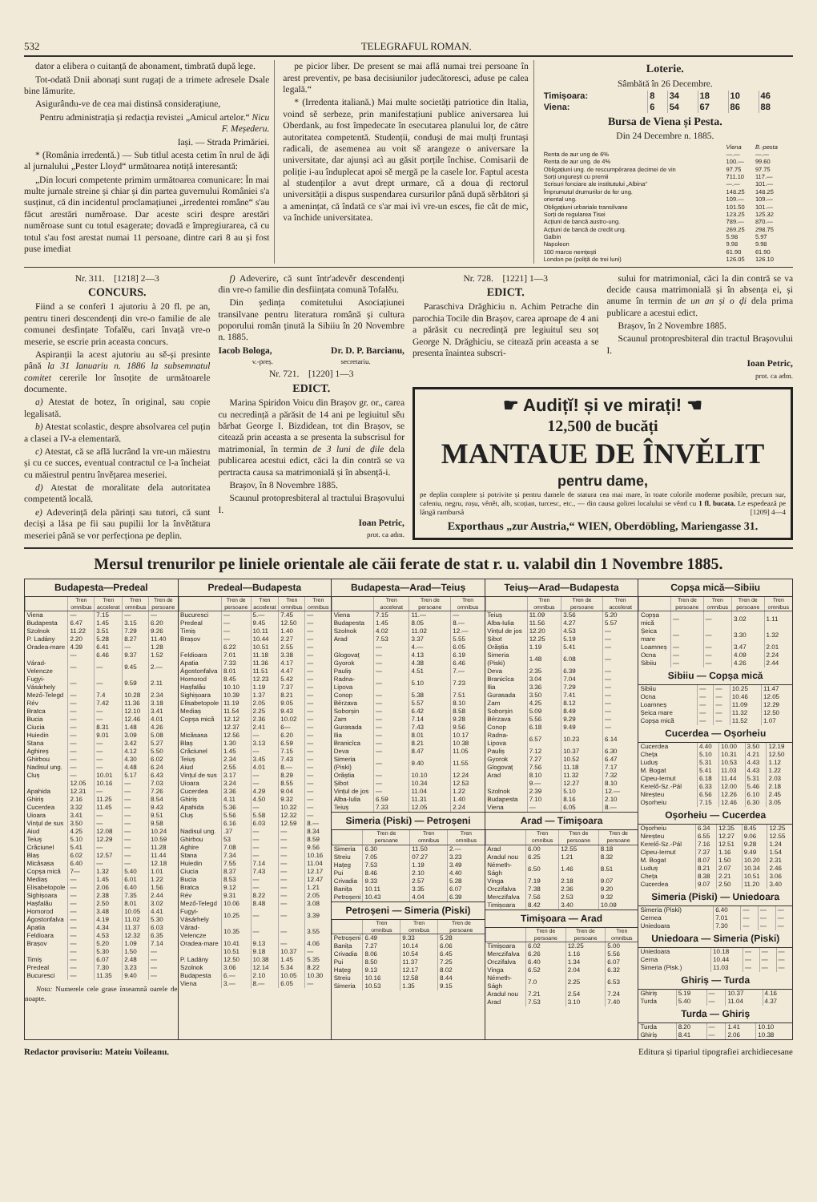532 TELEGRAFUL ROMAN.
dator a elibera o cuitanță de abonament, timbrată după lege.
Tot-odată Dnii abonați sunt rugați de a trimete adresele Dsale bine lămurite.
Asigurându-ve de cea mai distinsă considerațiune,
Pentru administrația și redacția revistei „Amicul artelor.“ Nicu F. Meșederu.
Iași. — Strada Primăriei.
* (România irredentă.) — Sub titlul acesta cetim în nrul de ăḑi al jurnalului „Pester Lloyd“ următoarea notiță interesantă:
„Din locuri competente primim următoarea comunicare: În mai multe jurnale streine și chiar și din partea guvernului României s'a susținut, că din incidentul proclamațiunei „irredentei române“ s'au făcut arestări numěroase. Dar aceste sciri despre arestări numěroase sunt cu totul esagerate; dovadă e împregiurarea, că cu totul s'au fost arestat numai 11 persoane, dintre cari 8 au și fost puse imediat
pe picior liber. De present se mai află numai trei persoane în arest preventiv, pe basa decisiunilor judecătoresci, aduse pe calea legală.“
* (Irredenta italiană.) Mai multe societăți patriotice din Italia, voind sě serbeze, prin manifestațiuni publice aniversarea lui Oberdank, au fost împedecate în esecutarea planului lor, de către autoritatea competentă. Studenții, conduși de mai mulți fruntași radicali, de asemenea au voit sě arangeze o aniversare la universitate, dar ajunși acì au găsit porțile închise. Comisarii de poliție i-au înduplecat apoi sě mergă pe la casele lor. Faptul acesta al studenților a avut drept urmare, că a doua ḑi rectorul universității a dispus suspendarea cursurilor până după sěrbători și a amenințat, că îndată ce s'ar mai ivì vre-un esces, fie cât de mic, va închide universitatea.
Loterie.
Sâmbătă în 26 Decembre.
| Timișoara: | 8 | 34 | 18 | 10 | 46 |
| Viena: | 6 | 54 | 67 | 86 | 88 |
Bursa de Viena și Pesta.
Din 24 Decembre n. 1885.
| | Viena | B.-pesta |
| Renta de aur ung de 6% | —.— | —.— |
| Renta de aur ung. de 4% | 100.— | 99.60 |
| Obligațiuni ung. de rescumpěrarea ḑecimei de vin | 97.75 | 97.75 |
| Sorți ungurești cu premii | 711.10 | 117.— |
| Scrisuri fonciare ale institutului „Albina“ | —.— | 101.— |
| Împrumutul drumurilor de fer ung. | 148.25 | 148.25 |
| oriental ung. | 109.— | 109.— |
| Obligațiuni urbariale transilvane | 101.50 | 101.— |
| Sorți de regularea Tisei | 123.25 | 125.32 |
| Acțiuni de bancă austro-ung. | 789.— | 870.— |
| Acțiuni de bancă de credit ung. | 269.25 | 298.75 |
| Galbin | 5.98 | 5.97 |
| Napoleon | 9.98 | 9.98 |
| 100 marce nemțești | 61.90 | 61.90 |
| London pe (poliță de trei luni) | 126.05 | 126.10 |
Nr. 311. [1218] 2—3
CONCURS.
Fiind a se conferì 1 ajutoriu à 20 fl. pe an, pentru tineri descendenți din vre-o familie de ale comunei desfințate Tofalěu, cari învață vre-o meserie, se escrie prin aceasta concurs.
Aspiranții la acest ajutoriu au sě-și presinte până la 31 Ianuariu n. 1886 la subsemnatul comitet cererile lor însoțite de următoarele documente.
a) Atestat de botez, în original, sau copie legalisată.
b) Atestat scolastic, despre absolvarea cel puțin a clasei a IV-a elementară.
c) Atestat, că se află lucrând la vre-un măiestru și cu ce succes, eventual contractul ce l-a încheiat cu măiestrul pentru învěțarea meseriei.
d) Atestat de moralitate dela autoritatea competentă locală.
e) Adeverință dela părinți sau tutori, că sunt deciși a lăsa pe fii sau pupilii lor la învětătura meseriei până se vor perfecționa pe deplin.
f) Adeverire, că sunt într'adevěr descendenți din vre-o familie din desființata comună Tofalěu.
Din ședința comitetului Asociațiunei transilvane pentru literatura română și cultura poporului român ținută la Sibiiu în 20 Novembre n. 1885.
Iacob Bologa, Dr. D. P. Barcianu,
v.-preș. secretariu.
Nr. 721. [1220] 1—3
EDICT.
Marina Spiridon Voicu din Brașov gr. or., carea cu necredință a părăsit de 14 ani pe legiuitul sěu bărbat George I. Bizdidean, tot din Brașov, se citează prin aceasta a se presenta la subscrisul for matrimonial, în termin de 3 luni de ḑile dela publicarea acestui edict, căci la din contră se va pertracta causa sa matrimonială și în absență-i.
Brașov, în 8 Novembre 1885.
Scaunul protopresbiteral al tractului Brașovului I.
Ioan Petric,
prot. ca adm.
Nr. 728. [1221] 1—3
EDICT.
Paraschiva Drăghiciu n. Achim Petrache din parochia Tocile din Brașov, carea aproape de 4 ani a părăsit cu necredință pre legiuitul seu soț George N. Drăghiciu, se citează prin aceasta a se presenta înaintea subscri-
sului for matrimonial, căci la din contră se va decide causa matrimonială și în absența ei, și anume în termin de un an și o ḑi dela prima publicare a acestui edict.
Brașov, în 2 Novembre 1885.
Scaunul protopresbiteral din tractul Brașovului I.
Ioan Petric,
prot. ca adm.
☛ Audițĭ! și ve mirați! ☚
12,500 de bucăți
MANTAUE DE ÎNVĚLIT
pentru dame,
pe deplin complete și potrivite și pentru damele de statura cea mai mare, în toate colorile moderne posibile, precum sur, cafeniu, negru, roșu, vênět, alb, scoțian, turcesc, etc., — din causa golirei localului se vênd cu 1 fl. bucata. Le espedează pe lângă ramburså [1209] 4—4
Exporthaus „zur Austria,“ WIEN, Oberdöbling, Mariengasse 31.
Mersul trenurilor pe liniele orientale ale căii ferate de stat r. u. valabil din 1 Novembre 1885.
Budapesta—Predeal
| | Tren omnibus | Tren accelerat | Tren omnibus | Tren de persoane |
| --- | --- | --- | --- | --- |
| Viena | — | 7.15 | — | — |
| Budapesta | 6.47 | 1.45 | 3.15 | 6.20 |
| Szolnok | 11.22 | 3.51 | 7.29 | 9.26 |
| P. Ladány | 2.20 | 5.28 | 8.27 | 11.40 |
| Oradea-mare | 4.39 | 6.41 | — | 1.28 |
| | — | 6.46 | 9.37 | 1.52 |
| Várad-Velencze | — | — | 9.45 | 2.— |
| Fugyi-Vásárhely | — | — | 9.59 | 2.11 |
| Mező-Telegd | — | 7.4 | 10.28 | 2.34 |
| Rév | — | 7.42 | 11.36 | 3.18 |
| Bratca | — | — | 12.10 | 3.41 |
| Bucia | — | — | 12.46 | 4.01 |
| Ciucia | — | 8.31 | 1.48 | 4.26 |
| Huiedin | — | 9.01 | 3.09 | 5.08 |
| Stana | — | — | 3.42 | 5.27 |
| Aghireș | — | — | 4.12 | 5.50 |
| Ghirbou | — | — | 4.30 | 6.02 |
| Nadisul ung. | — | — | 4.48 | 6.24 |
| Cluș | — | 10.01 | 5.17 | 6.43 |
| | 12.05 | 10.16 | — | 7.03 |
| Apahida | 12.31 | — | — | 7.26 |
| Ghiriș | 2.16 | 11.25 | — | 8.54 |
| Cucerdea | 3.32 | 11.45 | — | 9.43 |
| Uioara | 3.41 | — | — | 9.51 |
| Vințul de sus | 3.50 | — | — | 9.58 |
| Aiud | 4.25 | 12.08 | — | 10.24 |
| Teiuș | 5.10 | 12.29 | — | 10.59 |
| Crăciunel | 5.41 | — | — | 11.28 |
| Blaș | 6.02 | 12.57 | — | 11.44 |
| Micăsasa | 6.40 | — | — | 12.18 |
| Copșa mică | 7— | 1.32 | 5.40 | 1.01 |
| Mediaș | — | 1.45 | 6.01 | 1.22 |
| Elisabetopole | — | 2.06 | 6.40 | 1.56 |
| Sighișoara | — | 2.38 | 7.35 | 2.44 |
| Hașfalău | — | 2.50 | 8.01 | 3.02 |
| Homorod | — | 3.48 | 10.05 | 4.41 |
| Ágostonfalva | — | 4.19 | 11.02 | 5.30 |
| Apatia | — | 4.34 | 11.37 | 6.03 |
| Feldioara | — | 4.53 | 12.32 | 6.35 |
| Brașov | — | 5.20 | 1.09 | 7.14 |
| | — | 5.30 | 1.50 | — |
| Timiș | — | 6.07 | 2.48 | — |
| Predeal | — | 7.30 | 3.23 | — |
| Bucuresci | — | 11.35 | 9.40 | — |
Nota: Numerele cele grase înseamnă oarele de noapte.
Predeal—Budapesta
| | Tren de persoane | Tren accelerat | Tren omnibus | Tren omnibus |
| --- | --- | --- | --- | --- |
| Bucuresci | — | 5.— | 7.45 | — |
| Predeal | — | 9.45 | 12.50 | — |
| Timiș | — | 10.11 | 1.40 | — |
| Brașov | — | 10.44 | 2.27 | — |
| | 6.22 | 10.51 | 2.55 | — |
| Feldioara | 7.01 | 11.18 | 3.38 | — |
| Apatia | 7.33 | 11.36 | 4.17 | — |
| Ágostonfalva | 8.01 | 11.51 | 4.47 | — |
| Homorod | 8.45 | 12.23 | 5.42 | — |
| Hașfalău | 10.10 | 1.19 | 7.37 | — |
| Sighișoara | 10.39 | 1.37 | 8.21 | — |
| Elisabetopole | 11.19 | 2.05 | 9.05 | — |
| Mediaș | 11.54 | 2.25 | 9.43 | — |
| Copșa mică | 12.12 | 2.36 | 10.02 | — |
| | 12.37 | 2.41 | 6— | — |
| Micăsasa | 12.56 | — | 6.20 | — |
| Blaș | 1.30 | 3.13 | 6.59 | — |
| Crăciunel | 1.45 | — | 7.15 | — |
| Teiuș | 2.34 | 3.45 | 7.43 | — |
| Aiud | 2.55 | 4.01 | 8.— | — |
| Vințul de sus | 3.17 | — | 8.29 | — |
| Uioara | 3.24 | — | 8.55 | — |
| Cucerdea | 3.36 | 4.29 | 9.04 | — |
| Ghiriș | 4.11 | 4.50 | 9.32 | — |
| Apahida | 5.36 | — | 10.32 | — |
| Cluș | 5.56 | 5.58 | 12.32 | — |
| | 6.16 | 6.03 | 12.59 | 8.— |
| Nadisul ung. | .37 | — | — | 8.34 |
| Ghirbou | 53 | — | — | 8.59 |
| Aghire | 7.08 | — | — | 9.56 |
| Stana | 7.34 | — | — | 10.16 |
| Huiedin | 7.55 | 7.14 | — | 11.04 |
| Ciucia | 8.37 | 7.43 | — | 12.17 |
| Bucia | 8.53 | — | — | 12.47 |
| Bratca | 9.12 | — | — | 1.21 |
| Rév | 9.31 | 8.22 | — | 2.05 |
| Mező-Telegd | 10.06 | 8.48 | — | 3.08 |
| Fugyi-Vásárhely | 10.25 | — | — | 3.39 |
| Várad-Velencze | 10.35 | — | — | 3.55 |
| Oradea-mare | 10.41 | 9.13 | — | 4.06 |
| | 10.51 | 9.18 | 10.37 | — |
| P. Ladány | 12.50 | 10.38 | 1.45 | 5.35 |
| Szolnok | 3.06 | 12.14 | 5.34 | 8.22 |
| Budapesta | 6.— | 2.10 | 10.05 | 10.30 |
| Viena | 3.— | 8.— | 6.05 | — |
Budapesta—Arad—Teiuș
| | Tren accelerat | Tren de persoane | Tren omnibus |
| --- | --- | --- | --- |
| Viena | 7.15 | 11.— | — |
| Budapesta | 1.45 | 8.05 | 8.— |
| Szolnok | 4.02 | 11.02 | 12.— |
| Arad | 7.53 | 3.37 | 5.55 |
| | — | 4.— | 6.05 |
| Glogovaț | — | 4.13 | 6.19 |
| Gyorok | — | 4.38 | 6.46 |
| Pauliș | — | 4.51 | 7.— |
| Radna-Lipova | — | 5.10 | 7.23 |
| Conop | — | 5.38 | 7.51 |
| Bêrzava | — | 5.57 | 8.10 |
| Soborșin | — | 6.42 | 8.58 |
| Zam | — | 7.14 | 9.28 |
| Gurasada | — | 7.43 | 9.56 |
| Ilia | — | 8.01 | 10.17 |
| Branicîca | — | 8.21 | 10.38 |
| Deva | — | 8.47 | 11.05 |
| Simeria (Piski) | — | 9.40 | 11.55 |
| Orăștia | — | 10.10 | 12.24 |
| Șibot | — | 10.34 | 12.53 |
| Vințul de jos | — | 11.04 | 1.22 |
| Alba-Iulia | 6.59 | 11.31 | 1.40 |
| Teiuș | 7.33 | 12.05 | 2.24 |
Simeria (Piski) — Petroșeni
| | Tren de persoane | Tren omnibus | Tren omnibus |
| --- | --- | --- | --- |
| Simeria | 6.30 | 11.50 | 2.— |
| Streiu | 7.05 | 07.27 | 3.23 |
| Hațeg | 7.53 | 1.19 | 3.49 |
| Pui | 8.46 | 2.10 | 4.40 |
| Crivadia | 9.33 | 2.57 | 5.28 |
| Banița | 10.11 | 3.35 | 6.07 |
| Petroșeni | 10.43 | 4.04 | 6.39 |
Petroșeni — Simeria (Piski)
| | Tren omnibus | Tren omnibus | Tren de persoane |
| --- | --- | --- | --- |
| Petroșeni | 6.49 | 9.33 | 5.28 |
| Banița | 7.27 | 10.14 | 6.06 |
| Crivadia | 8.06 | 10.54 | 6.45 |
| Pui | 8.50 | 11.37 | 7.25 |
| Hațeg | 9.13 | 12.17 | 8.02 |
| Streiu | 10.16 | 12.58 | 8.44 |
| Simeria | 10.53 | 1.35 | 9.15 |
Teiuș—Arad—Budapesta
| | Tren omnibus | Tren de persoane | Tren accelerat |
| --- | --- | --- | --- |
| Teiuș | 11.09 | 3.56 | 5.20 |
| Alba-Iulia | 11.56 | 4.27 | 5.57 |
| Vințul de jos | 12.20 | 4.53 | — |
| Șibot | 12.25 | 5.19 | — |
| Orăștia | 1.19 | 5.41 | — |
| Simeria (Piski) | 1.48 | 6.08 | — |
| Deva | 2.35 | 6.39 | — |
| Branicîca | 3.04 | 7.04 | — |
| Ilia | 3.36 | 7.29 | — |
| Gurasada | 3.50 | 7.41 | — |
| Zam | 4.25 | 8.12 | — |
| Soborșin | 5.09 | 8.49 | — |
| Bêrzava | 5.56 | 9.29 | — |
| Conop | 6.18 | 9.49 | — |
| Radna-Lipova | 6.57 | 10.23 | 6.14 |
| Pauliș | 7.12 | 10.37 | 6.30 |
| Gyorok | 7.27 | 10.52 | 6.47 |
| Glogovaț | 7.56 | 11.18 | 7.17 |
| Arad | 8.10 | 11.32 | 7.32 |
| | 9.— | 12.27 | 8.10 |
| Szolnok | 2.39 | 5.10 | 12.— |
| Budapesta | 7.10 | 8.16 | 2.10 |
| Viena | — | 6.05 | 8.— |
Arad — Timișoara
| | Tren omnibus | Tren de persoane | Tren de persoane |
| --- | --- | --- | --- |
| Arad | 6.00 | 12.55 | 8.18 |
| Aradul nou | 6.25 | 1.21 | 8.32 |
| Németh-Ságh | 6.50 | 1.46 | 8.51 |
| Vinga | 7.19 | 2.18 | 9.07 |
| Orczifalva | 7.38 | 2.36 | 9.20 |
| Merczifalva | 7.56 | 2.53 | 9.32 |
| Timișoara | 8.42 | 3.40 | 10.09 |
Timișoara — Arad
| | Tren de persoane | Tren de persoane | Tren omnibus |
| --- | --- | --- | --- |
| Timișoara | 6.02 | 12.25 | 5.00 |
| Merczifalva | 6.26 | 1.16 | 5.56 |
| Orczifalva | 6.40 | 1.34 | 6.07 |
| Vinga | 6.52 | 2.04 | 6.32 |
| Németh-Ságh | 7.0 | 2.25 | 6.53 |
| Aradul nou | 7.21 | 2.54 | 7.24 |
| Arad | 7.53 | 3.10 | 7.40 |
Copșa mică—Sibiiu
| | Tren de persoane | Tren omnibus | Tren de persoane | Tren omnibus |
| --- | --- | --- | --- | --- |
| Copșa mică | — | — | 3.02 | 1.11 |
| Șeica mare | — | — | 3.30 | 1.32 |
| Loamneș | — | — | 3.47 | 2.01 |
| Ocna | — | — | 4.09 | 2.24 |
| Sibiiu | — | — | 4.26 | 2.44 |
Sibiiu — Copșa mică
| Sibiiu | — | — | 10.25 | 11.47 |
| Ocna | — | — | 10.46 | 12.05 |
| Loamneș | — | — | 11.09 | 12.29 |
| Șeica mare | — | — | 11.32 | 12.50 |
| Copșa mică | — | — | 11.52 | 1.07 |
Cucerdea — Oșorheiu
| Cucerdea | 4.40 | 10.00 | 3.50 | 12.19 |
| Cheța | 5.10 | 10.31 | 4.21 | 12.50 |
| Luduș | 5.31 | 10.53 | 4.43 | 1.12 |
| M. Bogat | 5.41 | 11.03 | 4.43 | 1.22 |
| Cipeu-Iernut | 6.18 | 11.44 | 5.31 | 2.03 |
| Kerelő-Sz.-Pál | 6.33 | 12.00 | 5.46 | 2.18 |
| Nireșteu | 6.56 | 12.26 | 6.10 | 2.45 |
| Oșorheiu | 7.15 | 12.46 | 6.30 | 3.05 |
Oșorheiu — Cucerdea
| Oșorheiu | 6.34 | 12.35 | 8.45 | 12.25 |
| Nireșteu | 6.55 | 12.27 | 9.06 | 12.55 |
| Kerelő-Sz.-Pál | 7.16 | 12.51 | 9.28 | 1.24 |
| Cipeu-Iernut | 7.37 | 1.16 | 9.49 | 1.54 |
| M. Bogat | 8.07 | 1.50 | 10.20 | 2.31 |
| Luduș | 8.21 | 2.07 | 10.34 | 2.46 |
| Cheța | 8.38 | 2.21 | 10.51 | 3.06 |
| Cucerdea | 9.07 | 2.50 | 11.20 | 3.40 |
Simeria (Piski) — Uniedoara
| Simeria (Piski) | 6.40 | — | — | — |
| Cernea | 7.01 | — | — | — |
| Uniedoara | 7.30 | — | — | — |
Uniedoara — Simeria (Piski)
| Uniedoara | 10.18 | — | — | — |
| Cerna | 10.44 | — | — | — |
| Simeria (Pisk.) | 11.03 | — | — | — |
Ghiriș — Turda
| Ghiriș | 5.19 | — | 10.37 | 4.16 |
| Turda | 5.40 | — | 11.04 | 4.37 |
Turda — Ghiriș
| Turda | 8.20 | — | 1.41 | 10.10 |
| Ghiriș | 8.41 | — | 2.06 | 10.38 |
Redactor provisoriu: Mateiu Voileanu. Editura și tipariul tipografiei archidiecesane